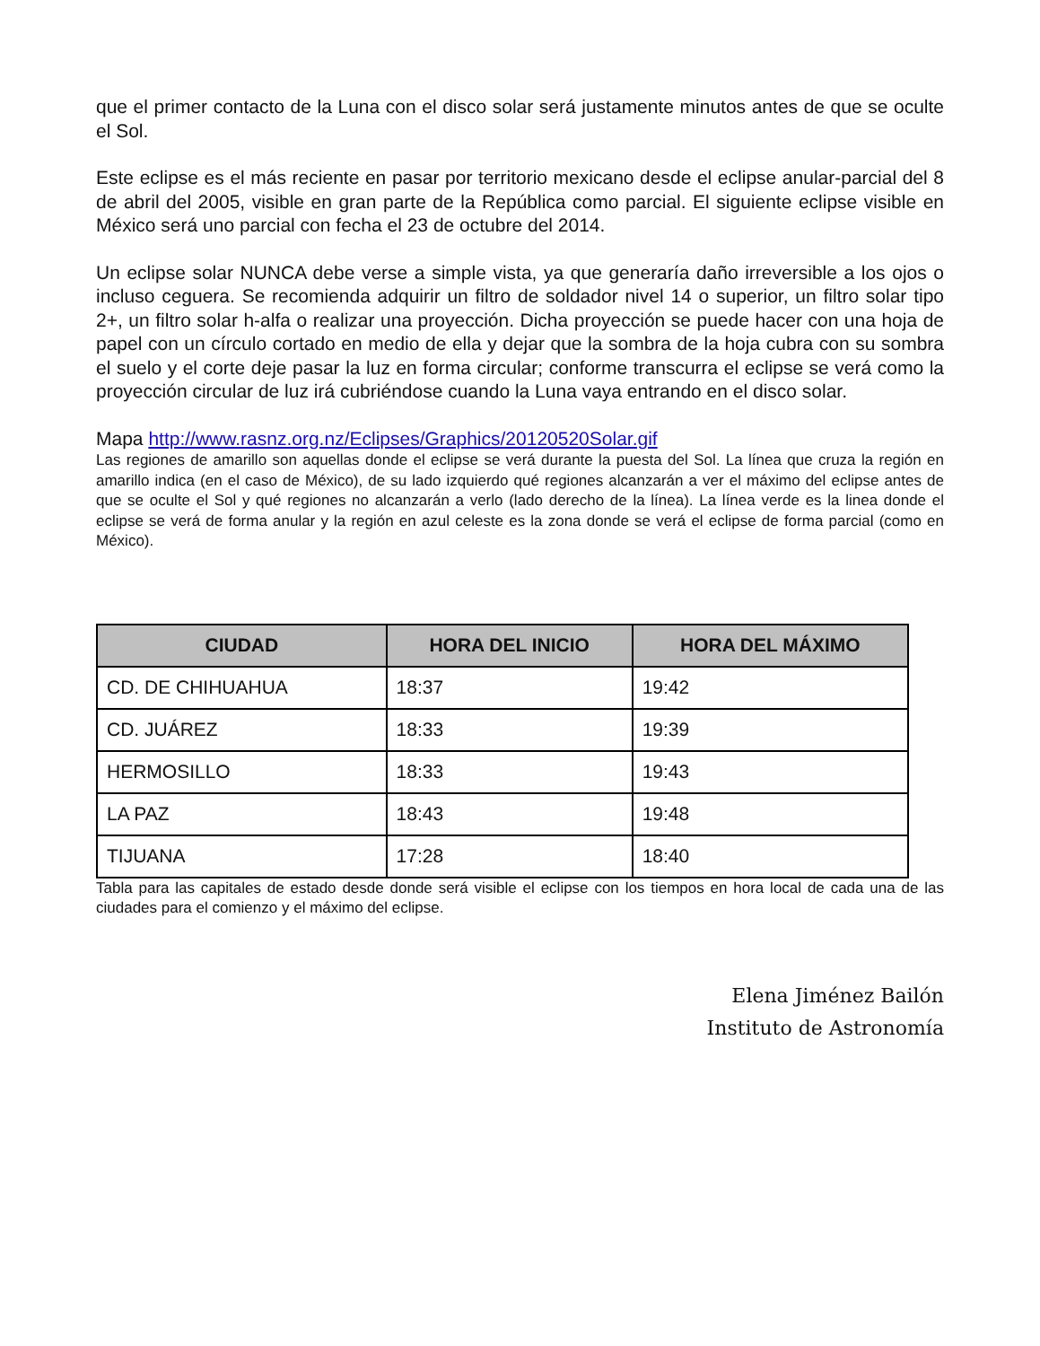que el primer contacto de la Luna con el disco solar será justamente minutos antes de que se oculte el Sol.
Este eclipse es el más reciente en pasar por territorio mexicano desde el eclipse anular-parcial del 8 de abril del 2005, visible en gran parte de la República como parcial. El siguiente eclipse visible en México será uno parcial con fecha el 23 de octubre del 2014.
Un eclipse solar NUNCA debe verse a simple vista, ya que generaría daño irreversible a los ojos o incluso ceguera. Se recomienda adquirir un filtro de soldador nivel 14 o superior, un filtro solar tipo 2+, un filtro solar h-alfa o realizar una proyección. Dicha proyección se puede hacer con una hoja de papel con un círculo cortado en medio de ella y dejar que la sombra de la hoja cubra con su sombra el suelo y el corte deje pasar la luz en forma circular; conforme transcurra el eclipse se verá como la proyección circular de luz irá cubriéndose cuando la Luna vaya entrando en el disco solar.
Mapa http://www.rasnz.org.nz/Eclipses/Graphics/20120520Solar.gif
Las regiones de amarillo son aquellas donde el eclipse se verá durante la puesta del Sol. La línea que cruza la región en amarillo indica (en el caso de México), de su lado izquierdo qué regiones alcanzarán a ver el máximo del eclipse antes de que se oculte el Sol y qué regiones no alcanzarán a verlo (lado derecho de la línea). La línea verde es la linea donde el eclipse se verá de forma anular y la región en azul celeste es la zona donde se verá el eclipse de forma parcial (como en México).
| CIUDAD | HORA DEL INICIO | HORA DEL MÁXIMO |
| --- | --- | --- |
| CD. DE CHIHUAHUA | 18:37 | 19:42 |
| CD. JUÁREZ | 18:33 | 19:39 |
| HERMOSILLO | 18:33 | 19:43 |
| LA PAZ | 18:43 | 19:48 |
| TIJUANA | 17:28 | 18:40 |
Tabla para las capitales de estado desde donde será visible el eclipse con los tiempos en hora local de cada una de las ciudades para el comienzo y el máximo del eclipse.
Elena Jiménez Bailón
Instituto de Astronomía